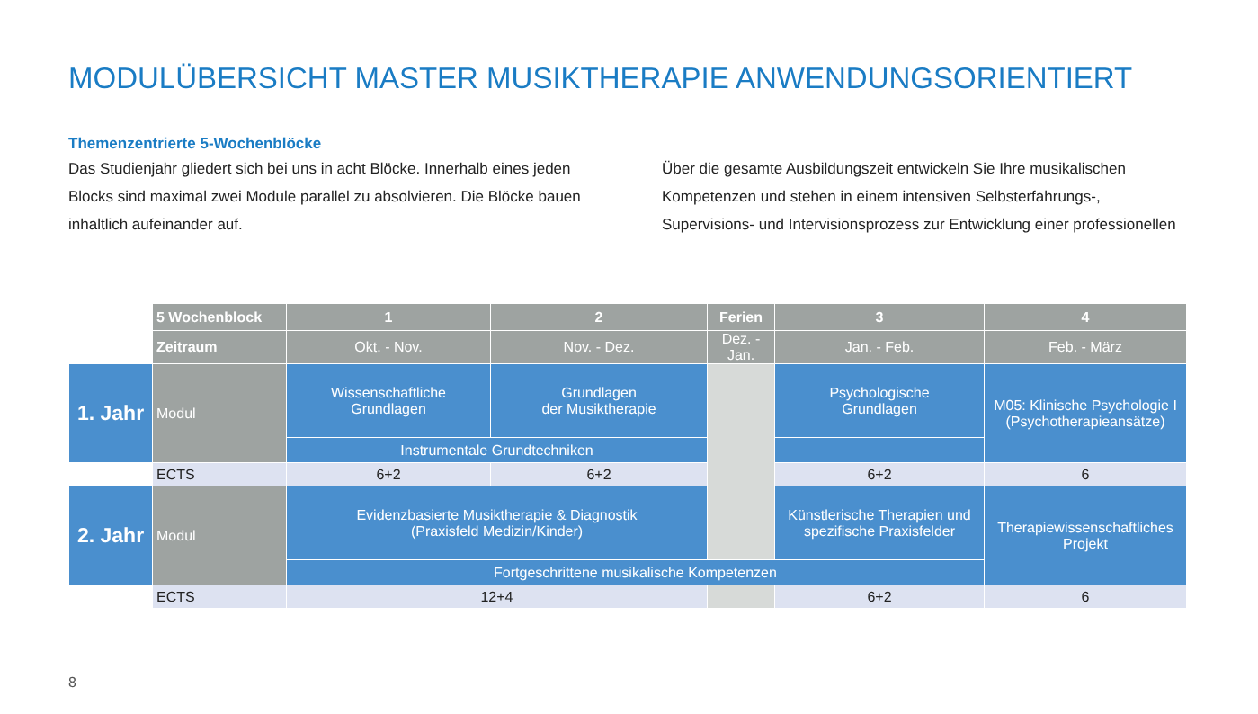MODULÜBERSICHT MASTER MUSIKTHERAPIE ANWENDUNGSORIENTIERT
Themenzentrierte 5-Wochenblöcke
Das Studienjahr gliedert sich bei uns in acht Blöcke. Innerhalb eines jeden Blocks sind maximal zwei Module parallel zu absolvieren. Die Blöcke bauen inhaltlich aufeinander auf.
Über die gesamte Ausbildungszeit entwickeln Sie Ihre musikalischen Kompetenzen und stehen in einem intensiven Selbsterfahrungs-, Supervisions- und Intervisionsprozess zur Entwicklung einer professionellen
| | 5 Wochenblock | 1 | 2 | Ferien | 3 | 4 |
| | Zeitraum | Okt. - Nov. | Nov. - Dez. | Dez. -Jan. | Jan. - Feb. | Feb. - März |
| 1. Jahr | Modul | Wissenschaftliche Grundlagen | Grundlagen der Musiktherapie | | Psychologische Grundlagen | M05: Klinische Psychologie I (Psychotherapieansätze) |
| | | Instrumentale Grundtechniken | | | | |
| | ECTS | 6+2 | 6+2 | | 6+2 | 6 |
| 2. Jahr | Modul | Evidenzbasierte Musiktherapie & Diagnostik (Praxisfeld Medizin/Kinder) | | | Künstlerische Therapien und spezifische Praxisfelder | Therapiewissenschaftliches Projekt |
| | | Fortgeschrittene musikalische Kompetenzen | | | | |
| | ECTS | 12+4 | | | 6+2 | 6 |
8